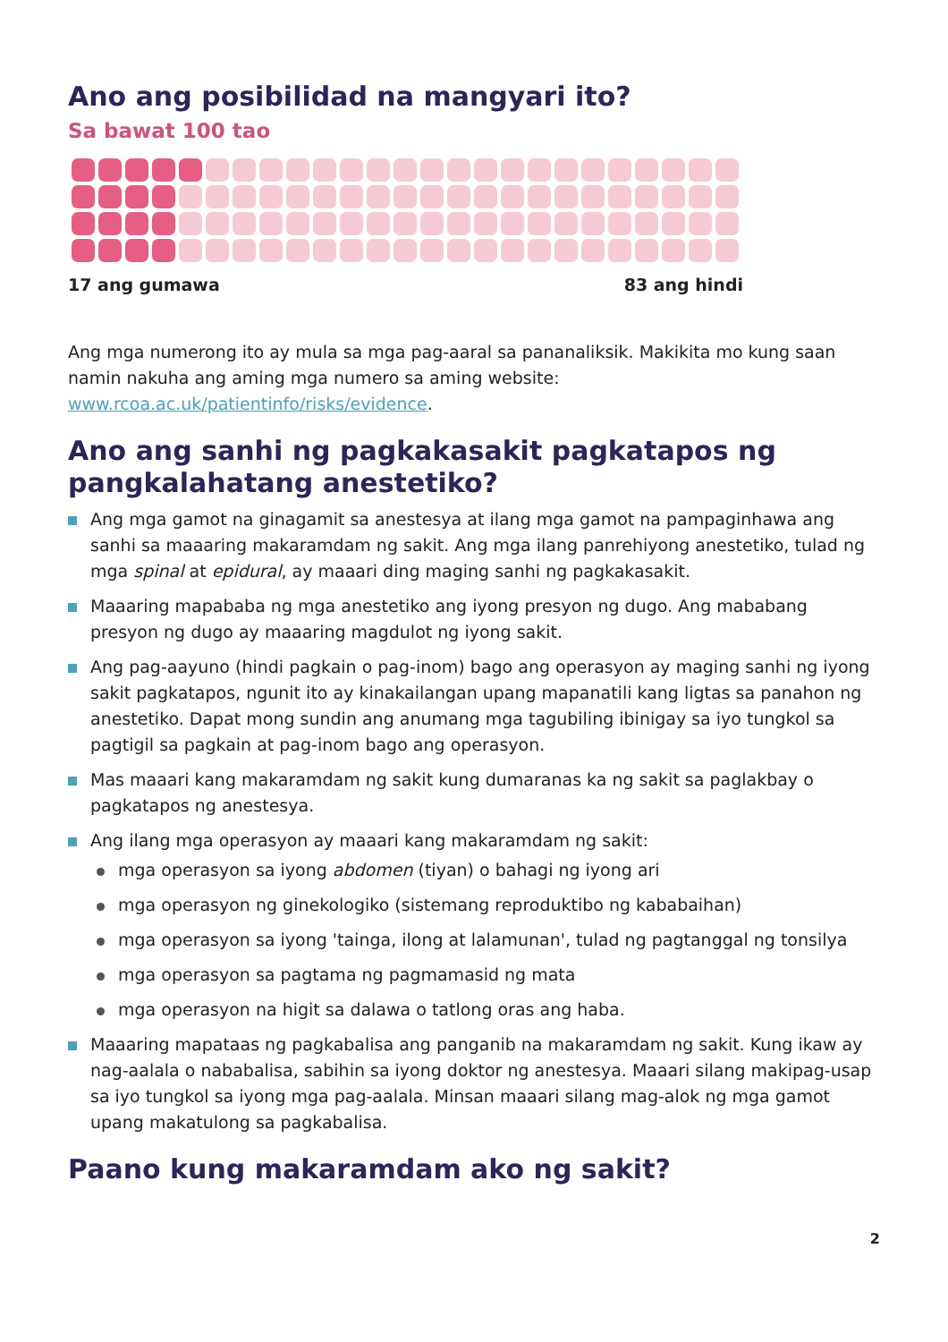Ano ang posibilidad na mangyari ito?
Sa bawat 100 tao
17 ang gumawa 83 ang hindi
Ang mga numerong ito ay mula sa mga pag-aaral sa pananaliksik. Makikita mo kung saan namin nakuha ang aming mga numero sa aming website: www.rcoa.ac.uk/patientinfo/risks/evidence.
Ano ang sanhi ng pagkakasakit pagkatapos ng pangkalahatang anestetiko?
Ang mga gamot na ginagamit sa anestesya at ilang mga gamot na pampaginhawa ang sanhi sa maaaring makaramdam ng sakit. Ang mga ilang panrehiyong anestetiko, tulad ng mga spinal at epidural, ay maaari ding maging sanhi ng pagkakasakit.
Maaaring mapababa ng mga anestetiko ang iyong presyon ng dugo. Ang mababang presyon ng dugo ay maaaring magdulot ng iyong sakit.
Ang pag-aayuno (hindi pagkain o pag-inom) bago ang operasyon ay maging sanhi ng iyong sakit pagkatapos, ngunit ito ay kinakailangan upang mapanatili kang ligtas sa panahon ng anestetiko. Dapat mong sundin ang anumang mga tagubiling ibinigay sa iyo tungkol sa pagtigil sa pagkain at pag-inom bago ang operasyon.
Mas maaari kang makaramdam ng sakit kung dumaranas ka ng sakit sa paglakbay o pagkatapos ng anestesya.
Ang ilang mga operasyon ay maaari kang makaramdam ng sakit:
mga operasyon sa iyong abdomen (tiyan) o bahagi ng iyong ari
mga operasyon ng ginekologiko (sistemang reproduktibo ng kababaihan)
mga operasyon sa iyong 'tainga, ilong at lalamunan', tulad ng pagtanggal ng tonsilya
mga operasyon sa pagtama ng pagmamasid ng mata
mga operasyon na higit sa dalawa o tatlong oras ang haba.
Maaaring mapataas ng pagkabalisa ang panganib na makaramdam ng sakit. Kung ikaw ay nag-aalala o nababalisa, sabihin sa iyong doktor ng anestesya. Maaari silang makipag-usap sa iyo tungkol sa iyong mga pag-aalala. Minsan maaari silang mag-alok ng mga gamot upang makatulong sa pagkabalisa.
Paano kung makaramdam ako ng sakit?
2